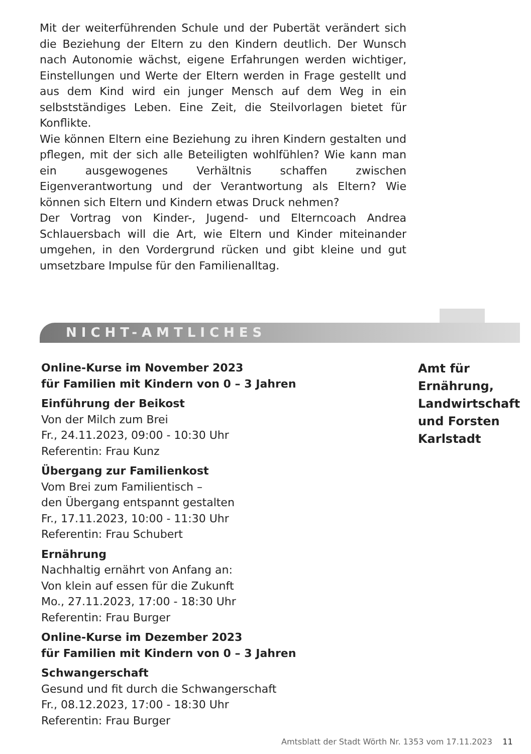Mit der weiterführenden Schule und der Pubertät verändert sich die Beziehung der Eltern zu den Kindern deutlich. Der Wunsch nach Autonomie wächst, eigene Erfahrungen werden wichtiger, Einstellungen und Werte der Eltern werden in Frage gestellt und aus dem Kind wird ein junger Mensch auf dem Weg in ein selbstständiges Leben. Eine Zeit, die Steilvorlagen bietet für Konflikte.
Wie können Eltern eine Beziehung zu ihren Kindern gestalten und pflegen, mit der sich alle Beteiligten wohlfühlen? Wie kann man ein ausgewogenes Verhältnis schaffen zwischen Eigenverantwortung und der Verantwortung als Eltern? Wie können sich Eltern und Kindern etwas Druck nehmen?
Der Vortrag von Kinder-, Jugend- und Elterncoach Andrea Schlauersbach will die Art, wie Eltern und Kinder miteinander umgehen, in den Vordergrund rücken und gibt kleine und gut umsetzbare Impulse für den Familienalltag.
NICHT-AMTLICHES
Online-Kurse im November 2023
für Familien mit Kindern von 0 – 3 Jahren
Einführung der Beikost
Von der Milch zum Brei
Fr., 24.11.2023, 09:00 - 10:30 Uhr
Referentin: Frau Kunz
Übergang zur Familienkost
Vom Brei zum Familientisch –
den Übergang entspannt gestalten
Fr., 17.11.2023, 10:00 - 11:30 Uhr
Referentin: Frau Schubert
Ernährung
Nachhaltig ernährt von Anfang an:
Von klein auf essen für die Zukunft
Mo., 27.11.2023, 17:00 - 18:30 Uhr
Referentin: Frau Burger
Online-Kurse im Dezember 2023
für Familien mit Kindern von 0 – 3 Jahren
Schwangerschaft
Gesund und fit durch die Schwangerschaft
Fr., 08.12.2023, 17:00 - 18:30 Uhr
Referentin: Frau Burger
Amt für
Ernährung,
Landwirtschaft
und Forsten
Karlstadt
Amtsblatt der Stadt Wörth Nr. 1353 vom 17.11.2023 11